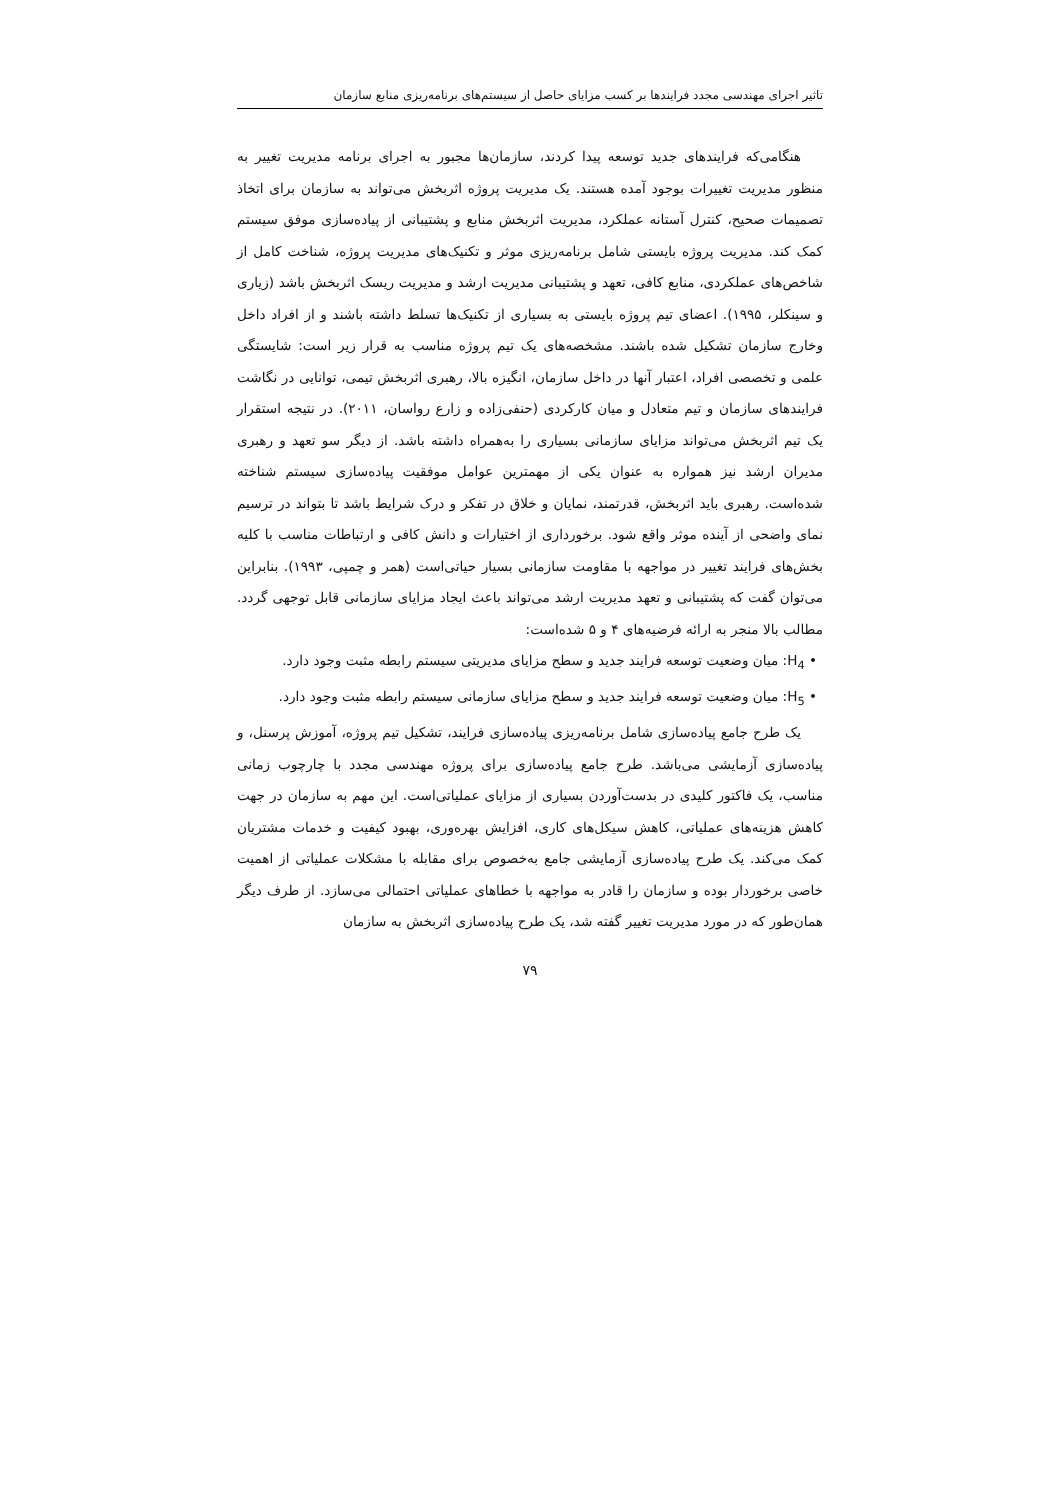تاثیر اجرای مهندسی مجدد فرایندها بر کسب مزایای حاصل از سیستم‌های برنامه‌ریزی منابع سازمان
هنگامی‌که فرایندهای جدید توسعه پیدا کردند، سازمان‌ها مجبور به اجرای برنامه مدیریت تغییر به منظور مدیریت تغییرات بوجود آمده هستند. یک مدیریت پروژه اثربخش می‌تواند به سازمان برای اتخاذ تصمیمات صحیح، کنترل آستانه عملکرد، مدیریت اثربخش منابع و پشتیبانی از پیاده‌سازی موفق سیستم کمک کند. مدیریت پروژه بایستی شامل برنامه‌ریزی موثر و تکنیک‌های مدیریت پروژه، شناخت کامل از شاخص‌های عملکردی، منابع کافی، تعهد و پشتیبانی مدیریت ارشد و مدیریت ریسک اثربخش باشد (زیاری و سینکلر، ۱۹۹۵). اعضای تیم پروژه بایستی به بسیاری از تکنیک‌ها تسلط داشته باشند و از افراد داخل وخارج سازمان تشکیل شده باشند. مشخصه‌های یک تیم پروژه مناسب به قرار زیر است: شایستگی علمی و تخصصی افراد، اعتبار آنها در داخل سازمان، انگیزه بالا، رهبری اثربخش تیمی، توانایی در نگاشت فرایندهای سازمان و تیم متعادل و میان کارکردی (حنفی‌زاده و زارع رواسان، ۲۰۱۱). در نتیجه استقرار یک تیم اثربخش می‌تواند مزایای سازمانی بسیاری را به‌همراه داشته باشد. از دیگر سو تعهد و رهبری مدیران ارشد نیز همواره به عنوان یکی از مهمترین عوامل موفقیت پیاده‌سازی سیستم شناخته شده‌است. رهبری باید اثربخش، قدرتمند، نمایان و خلاق در تفکر و درک شرایط باشد تا بتواند در ترسیم نمای واضحی از آینده موثر واقع شود. برخورداری از اختیارات و دانش کافی و ارتباطات مناسب با کلیه بخش‌های فرایند تغییر در مواجهه با مقاومت سازمانی بسیار حیاتی‌است (همر و چمپی، ۱۹۹۳). بنابراین می‌توان گفت که پشتیبانی و تعهد مدیریت ارشد می‌تواند باعث ایجاد مزایای سازمانی قابل توجهی گردد. مطالب بالا منجر به ارائه فرضیه‌های ۴ و ۵ شده‌است:
• H<sub>4</sub>: میان وضعیت توسعه فرایند جدید و سطح مزایای مدیریتی سیستم رابطه مثبت وجود دارد.
• H<sub>5</sub>: میان وضعیت توسعه فرایند جدید و سطح مزایای سازمانی سیستم رابطه مثبت وجود دارد.
یک طرح جامع پیاده‌سازی شامل برنامه‌ریزی پیاده‌سازی فرایند، تشکیل تیم پروژه، آموزش پرسنل، و پیاده‌سازی آزمایشی می‌باشد. طرح جامع پیاده‌سازی برای پروژه مهندسی مجدد با چارچوب زمانی مناسب، یک فاکتور کلیدی در بدست‌آوردن بسیاری از مزایای عملیاتی‌است. این مهم به سازمان در جهت کاهش هزینه‌های عملیاتی، کاهش سیکل‌های کاری، افزایش بهره‌وری، بهبود کیفیت و خدمات مشتریان کمک می‌کند. یک طرح پیاده‌سازی آزمایشی جامع به‌خصوص برای مقابله با مشکلات عملیاتی از اهمیت خاصی برخوردار بوده و سازمان را قادر به مواجهه با خطاهای عملیاتی احتمالی می‌سازد. از طرف دیگر همان‌طور که در مورد مدیریت تغییر گفته شد، یک طرح پیاده‌سازی اثربخش به سازمان
۷۹